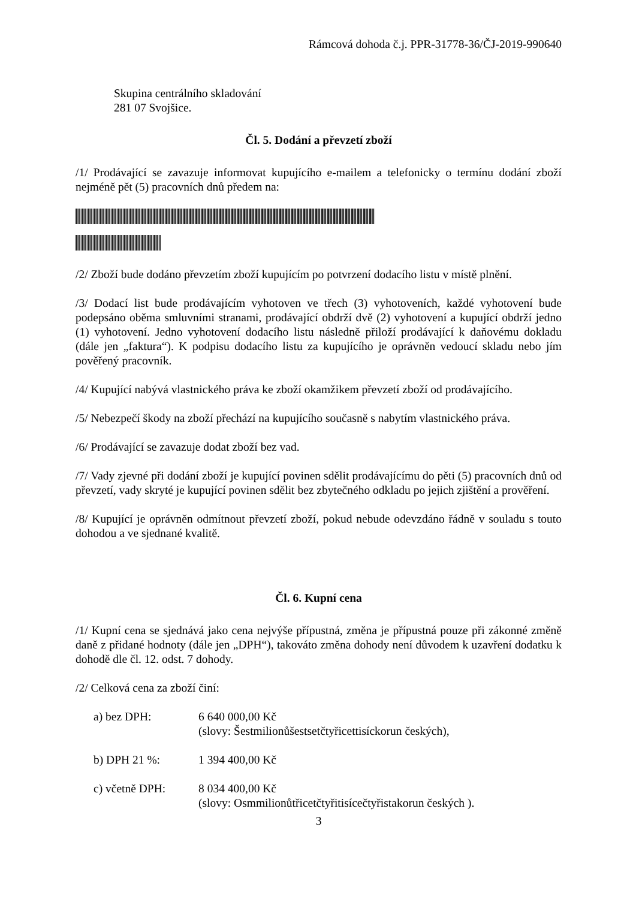Rámcová dohoda č.j. PPR-31778-36/ČJ-2019-990640
Skupina centrálního skladování
281 07 Svojšice.
Čl. 5. Dodání a převzetí zboží
/1/ Prodávající se zavazuje informovat kupujícího e-mailem a telefonicky o termínu dodání zboží nejméně pět (5) pracovních dnů předem na:
/2/ Zboží bude dodáno převzetím zboží kupujícím po potvrzení dodacího listu v místě plnění.
/3/ Dodací list bude prodávajícím vyhotoven ve třech (3) vyhotoveních, každé vyhotovení bude podepsáno oběma smluvními stranami, prodávající obdrží dvě (2) vyhotovení a kupující obdrží jedno (1) vyhotovení. Jedno vyhotovení dodacího listu následně přiloží prodávající k daňovému dokladu (dále jen „faktura“). K podpisu dodacího listu za kupujícího je oprávněn vedoucí skladu nebo jím pověřený pracovník.
/4/ Kupující nabývá vlastnického práva ke zboží okamžikem převzetí zboží od prodávajícího.
/5/ Nebezpečí škody na zboží přechází na kupujícího současně s nabytím vlastnického práva.
/6/ Prodávající se zavazuje dodat zboží bez vad.
/7/ Vady zjevné při dodání zboží je kupující povinen sdělit prodávajícímu do pěti (5) pracovních dnů od převzetí, vady skryté je kupující povinen sdělit bez zbytečného odkladu po jejich zjištění a prověření.
/8/ Kupující je oprávněn odmítnout převzetí zboží, pokud nebude odevzdáno řádně v souladu s touto dohodou a ve sjednané kvalitě.
Čl. 6. Kupní cena
/1/ Kupní cena se sjednává jako cena nejvýše přípustná, změna je přípustná pouze při zákonné změně daně z přidané hodnoty (dále jen „DPH“), takováto změna dohody není důvodem k uzavření dodatku k dohodě dle čl. 12. odst. 7 dohody.
/2/ Celková cena za zboží činí:
a) bez DPH: 6 640 000,00 Kč
(slovy: Šestmilionůšestsetčtyřicettisíckorun českých),
b) DPH 21 %: 1 394 400,00 Kč
c) včetně DPH: 8 034 400,00 Kč
(slovy: Osmmilionůtřicetčtyřitisícečtyřistakorun českých ).
3